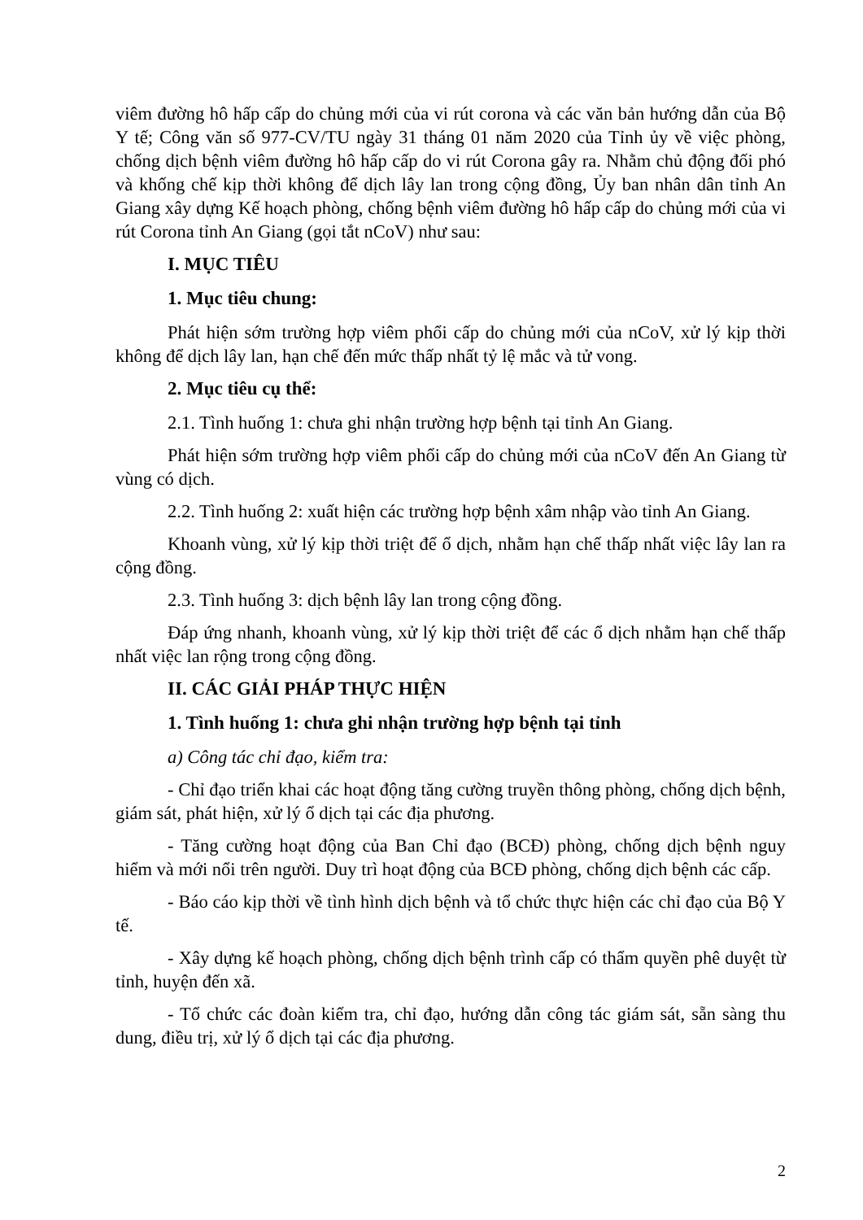viêm đường hô hấp cấp do chủng mới của vi rút corona và các văn bản hướng dẫn của Bộ Y tế; Công văn số 977-CV/TU ngày 31 tháng 01 năm 2020 của Tỉnh ủy về việc phòng, chống dịch bệnh viêm đường hô hấp cấp do vi rút Corona gây ra. Nhằm chủ động đối phó và khống chế kịp thời không để dịch lây lan trong cộng đồng, Ủy ban nhân dân tỉnh An Giang xây dựng Kế hoạch phòng, chống bệnh viêm đường hô hấp cấp do chủng mới của vi rút Corona tỉnh An Giang (gọi tắt nCoV) như sau:
I. MỤC TIÊU
1. Mục tiêu chung:
Phát hiện sớm trường hợp viêm phổi cấp do chủng mới của nCoV, xử lý kịp thời không để dịch lây lan, hạn chế đến mức thấp nhất tỷ lệ mắc và tử vong.
2. Mục tiêu cụ thể:
2.1. Tình huống 1: chưa ghi nhận trường hợp bệnh tại tỉnh An Giang.
Phát hiện sớm trường hợp viêm phổi cấp do chủng mới của nCoV đến An Giang từ vùng có dịch.
2.2. Tình huống 2: xuất hiện các trường hợp bệnh xâm nhập vào tỉnh An Giang.
Khoanh vùng, xử lý kịp thời triệt để ổ dịch, nhằm hạn chế thấp nhất việc lây lan ra cộng đồng.
2.3. Tình huống 3: dịch bệnh lây lan trong cộng đồng.
Đáp ứng nhanh, khoanh vùng, xử lý kịp thời triệt để các ổ dịch nhằm hạn chế thấp nhất việc lan rộng trong cộng đồng.
II. CÁC GIẢI PHÁP THỰC HIỆN
1. Tình huống 1: chưa ghi nhận trường hợp bệnh tại tỉnh
a) Công tác chỉ đạo, kiểm tra:
- Chỉ đạo triển khai các hoạt động tăng cường truyền thông phòng, chống dịch bệnh, giám sát, phát hiện, xử lý ổ dịch tại các địa phương.
- Tăng cường hoạt động của Ban Chỉ đạo (BCĐ) phòng, chống dịch bệnh nguy hiểm và mới nổi trên người. Duy trì hoạt động của BCĐ phòng, chống dịch bệnh các cấp.
- Báo cáo kịp thời về tình hình dịch bệnh và tổ chức thực hiện các chỉ đạo của Bộ Y tế.
- Xây dựng kế hoạch phòng, chống dịch bệnh trình cấp có thẩm quyền phê duyệt từ tỉnh, huyện đến xã.
- Tổ chức các đoàn kiểm tra, chỉ đạo, hướng dẫn công tác giám sát, sẵn sàng thu dung, điều trị, xử lý ổ dịch tại các địa phương.
2